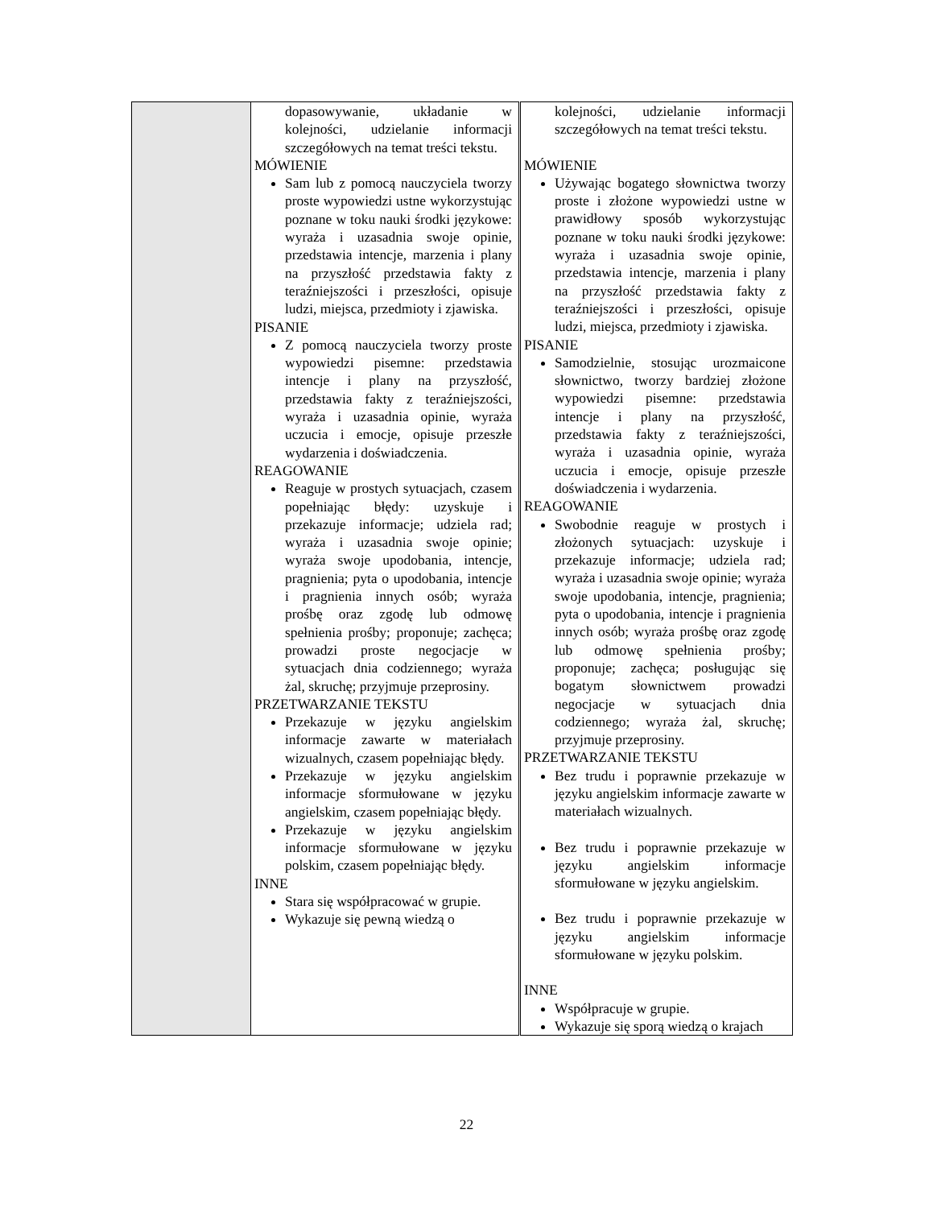| | dopasowywanie, układanie w kolejności, udzielanie informacji szczegółowych na temat treści tekstu. MÓWIENIE Sam lub z pomocą nauczyciela tworzy proste wypowiedzi ustne wykorzystując poznane w toku nauki środki językowe: wyraża i uzasadnia swoje opinie, przedstawia intencje, marzenia i plany na przyszłość przedstawia fakty z teraźniejszości i przeszłości, opisuje ludzi, miejsca, przedmioty i zjawiska. PISANIE Z pomocą nauczyciela tworzy proste wypowiedzi pisemne: przedstawia intencje i plany na przyszłość, przedstawia fakty z teraźniejszości, wyraża i uzasadnia opinie, wyraża uczucia i emocje, opisuje przeszłe wydarzenia i doświadczenia. REAGOWANIE Reaguje w prostych sytuacjach, czasem popełniając błędy: uzyskuje i przekazuje informacje; udziela rad; wyraża i uzasadnia swoje opinie; wyraża swoje upodobania, intencje, pragnienia; pyta o upodobania, intencje i pragnienia innych osób; wyraża prośbę oraz zgodę lub odmowę spełnienia prośby; proponuje; zachęca; prowadzi proste negocjacje w sytuacjach dnia codziennego; wyraża żal, skruchę; przyjmuje przeprosiny. PRZETWARZANIE TEKSTU Przekazuje w języku angielskim informacje zawarte w materiałach wizualnych, czasem popełniając błędy. Przekazuje w języku angielskim informacje sformułowane w języku angielskim, czasem popełniając błędy. Przekazuje w języku angielskim informacje sformułowane w języku polskim, czasem popełniając błędy. INNE Stara się współpracować w grupie. Wykazuje się pewną wiedzą o | kolejności, udzielanie informacji szczegółowych na temat treści tekstu. MÓWIENIE Używając bogatego słownictwa tworzy proste i złożone wypowiedzi ustne w prawidłowy sposób wykorzystując poznane w toku nauki środki językowe: wyraża i uzasadnia swoje opinie, przedstawia intencje, marzenia i plany na przyszłość przedstawia fakty z teraźniejszości i przeszłości, opisuje ludzi, miejsca, przedmioty i zjawiska. PISANIE Samodzielnie, stosując urozmaicone słownictwo, tworzy bardziej złożone wypowiedzi pisemne: przedstawia intencje i plany na przyszłość, przedstawia fakty z teraźniejszości, wyraża i uzasadnia opinie, wyraża uczucia i emocje, opisuje przeszłe doświadczenia i wydarzenia. REAGOWANIE Swobodnie reaguje w prostych i złożonych sytuacjach: uzyskuje i przekazuje informacje; udziela rad; wyraża i uzasadnia swoje opinie; wyraża swoje upodobania, intencje, pragnienia; pyta o upodobania, intencje i pragnienia innych osób; wyraża prośbę oraz zgodę lub odmowę spełnienia prośby; proponuje; zachęca; posługując się bogatym słownictwem prowadzi negocjacje w sytuacjach dnia codziennego; wyraża żal, skruchę; przyjmuje przeprosiny. PRZETWARZANIE TEKSTU Bez trudu i poprawnie przekazuje w języku angielskim informacje zawarte w materiałach wizualnych. Bez trudu i poprawnie przekazuje w języku angielskim informacje sformułowane w języku angielskim. Bez trudu i poprawnie przekazuje w języku angielskim informacje sformułowane w języku polskim. INNE Współpracuje w grupie. Wykazuje się sporą wiedzą o krajach |
22